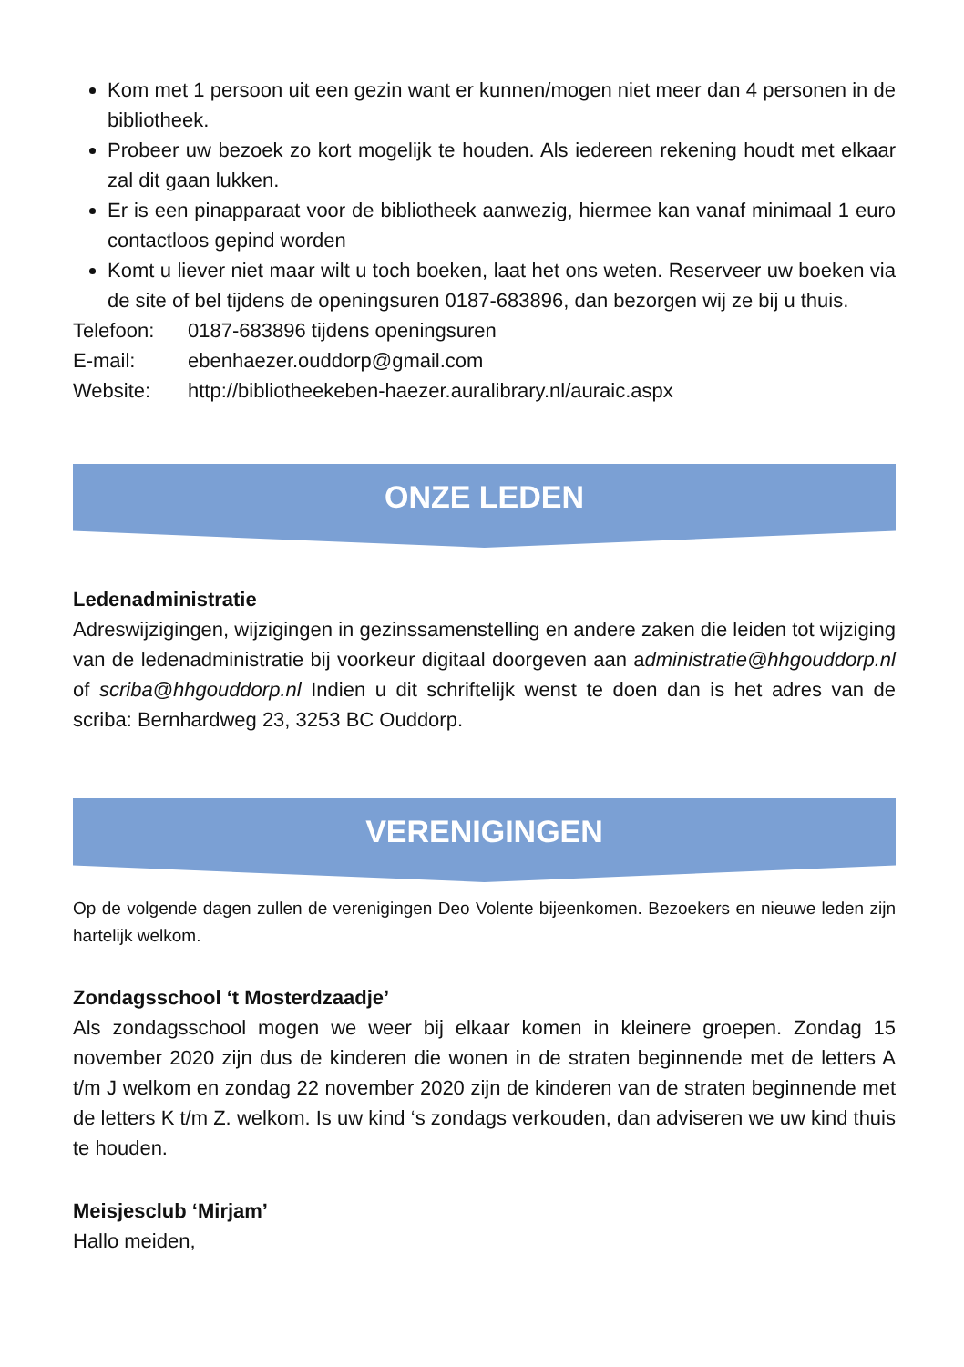Kom met 1 persoon uit een gezin want er kunnen/mogen niet meer dan 4 personen in de bibliotheek.
Probeer uw bezoek zo kort mogelijk te houden. Als iedereen rekening houdt met elkaar zal dit gaan lukken.
Er is een pinapparaat voor de bibliotheek aanwezig, hiermee kan vanaf minimaal 1 euro contactloos gepind worden
Komt u liever niet maar wilt u toch boeken, laat het ons weten. Reserveer uw boeken via de site of bel tijdens de openingsuren 0187-683896, dan bezorgen wij ze bij u thuis.
Telefoon: 0187-683896 tijdens openingsuren
E-mail: ebenhaezer.ouddorp@gmail.com
Website: http://bibliotheekeben-haezer.auralibrary.nl/auraic.aspx
ONZE LEDEN
Ledenadministratie
Adreswijzigingen, wijzigingen in gezinssamenstelling en andere zaken die leiden tot wijziging van de ledenadministratie bij voorkeur digitaal doorgeven aan administratie@hhgouddorp.nl of scriba@hhgouddorp.nl Indien u dit schriftelijk wenst te doen dan is het adres van de scriba: Bernhardweg 23, 3253 BC Ouddorp.
VERENIGINGEN
Op de volgende dagen zullen de verenigingen Deo Volente bijeenkomen. Bezoekers en nieuwe leden zijn hartelijk welkom.
Zondagsschool ‘t Mosterdzaadje’
Als zondagsschool mogen we weer bij elkaar komen in kleinere groepen. Zondag 15 november 2020 zijn dus de kinderen die wonen in de straten beginnende met de letters A t/m J welkom en zondag 22 november 2020 zijn de kinderen van de straten beginnende met de letters K t/m Z. welkom. Is uw kind ‘s zondags verkouden, dan adviseren we uw kind thuis te houden.
Meisjesclub ‘Mirjam’
Hallo meiden,